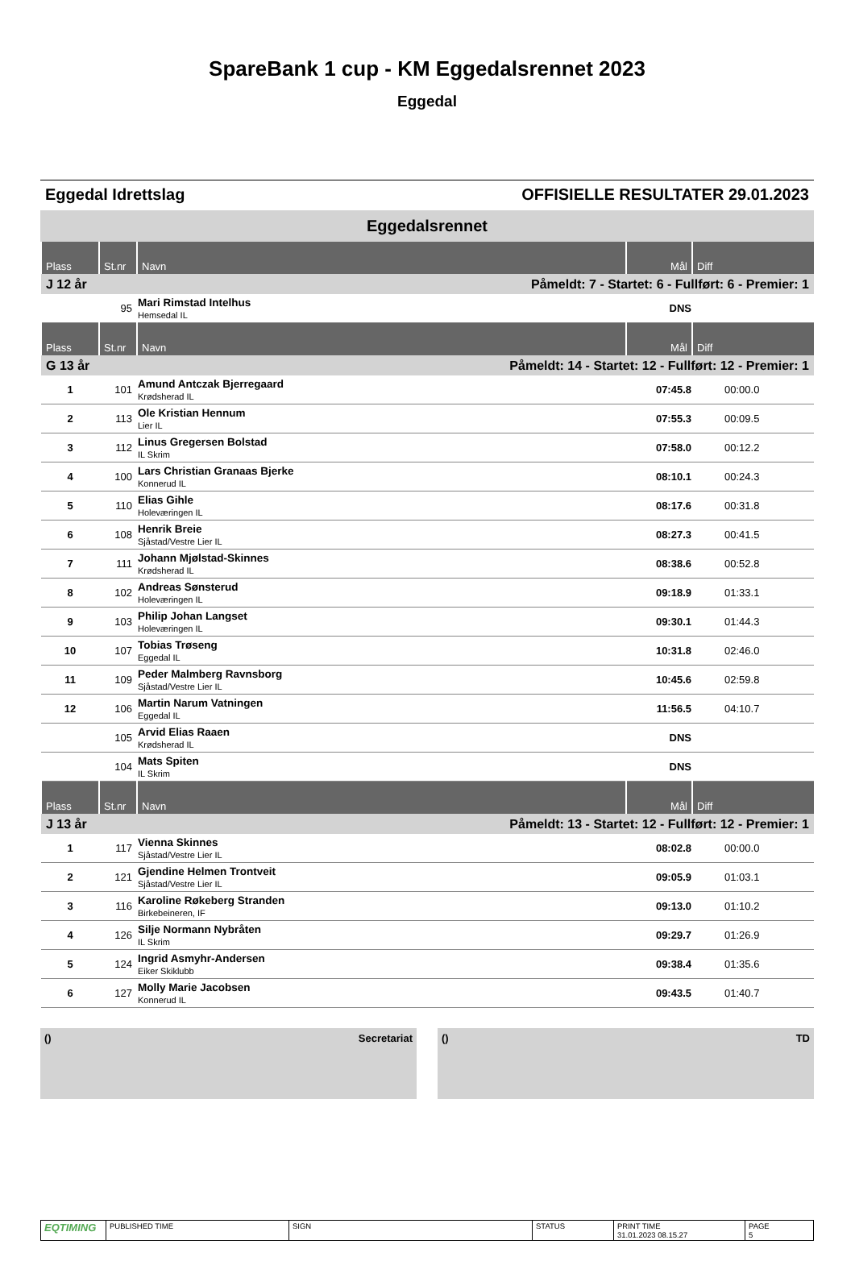SpareBank 1 cup - KM Eggedalsrennet 2023
Eggedal
Eggedal Idrettslag OFFISIELLE RESULTATER 29.01.2023
Eggedalsrennet
| Plass | St.nr | Navn | Mål | Diff |
| --- | --- | --- | --- | --- |
| J 12 år | | Påmeldt: 7 - Startet: 6 - Fullført: 6 - Premier: 1 | | |
| | 95 | Mari Rimstad Intelhus Hemsedal IL | DNS | |
| Plass | St.nr | Navn | Mål | Diff |
| G 13 år | | Påmeldt: 14 - Startet: 12 - Fullført: 12 - Premier: 1 | | |
| 1 | 101 | Amund Antczak Bjerregaard Krødsherad IL | 07:45.8 | 00:00.0 |
| 2 | 113 | Ole Kristian Hennum Lier IL | 07:55.3 | 00:09.5 |
| 3 | 112 | Linus Gregersen Bolstad IL Skrim | 07:58.0 | 00:12.2 |
| 4 | 100 | Lars Christian Granaas Bjerke Konnerud IL | 08:10.1 | 00:24.3 |
| 5 | 110 | Elias Gihle Holeværingen IL | 08:17.6 | 00:31.8 |
| 6 | 108 | Henrik Breie Sjåstad/Vestre Lier IL | 08:27.3 | 00:41.5 |
| 7 | 111 | Johann Mjølstad-Skinnes Krødsherad IL | 08:38.6 | 00:52.8 |
| 8 | 102 | Andreas Sønsterud Holeværingen IL | 09:18.9 | 01:33.1 |
| 9 | 103 | Philip Johan Langset Holeværingen IL | 09:30.1 | 01:44.3 |
| 10 | 107 | Tobias Trøseng Eggedal IL | 10:31.8 | 02:46.0 |
| 11 | 109 | Peder Malmberg Ravnsborg Sjåstad/Vestre Lier IL | 10:45.6 | 02:59.8 |
| 12 | 106 | Martin Narum Vatningen Eggedal IL | 11:56.5 | 04:10.7 |
| | 105 | Arvid Elias Raaen Krødsherad IL | DNS | |
| | 104 | Mats Spiten IL Skrim | DNS | |
| Plass | St.nr | Navn | Mål | Diff |
| J 13 år | | Påmeldt: 13 - Startet: 12 - Fullført: 12 - Premier: 1 | | |
| 1 | 117 | Vienna Skinnes Sjåstad/Vestre Lier IL | 08:02.8 | 00:00.0 |
| 2 | 121 | Gjendine Helmen Trontveit Sjåstad/Vestre Lier IL | 09:05.9 | 01:03.1 |
| 3 | 116 | Karoline Røkeberg Stranden Birkebeineren, IF | 09:13.0 | 01:10.2 |
| 4 | 126 | Silje Normann Nybråten IL Skrim | 09:29.7 | 01:26.9 |
| 5 | 124 | Ingrid Asmyhr-Andersen Eiker Skiklubb | 09:38.4 | 01:35.6 |
| 6 | 127 | Molly Marie Jacobsen Konnerud IL | 09:43.5 | 01:40.7 |
() Secretariat () TD
EQTIMING
PUBLISHED TIME SIGN STATUS PRINT TIME
31.01.2023 08.15.27
PAGE
5